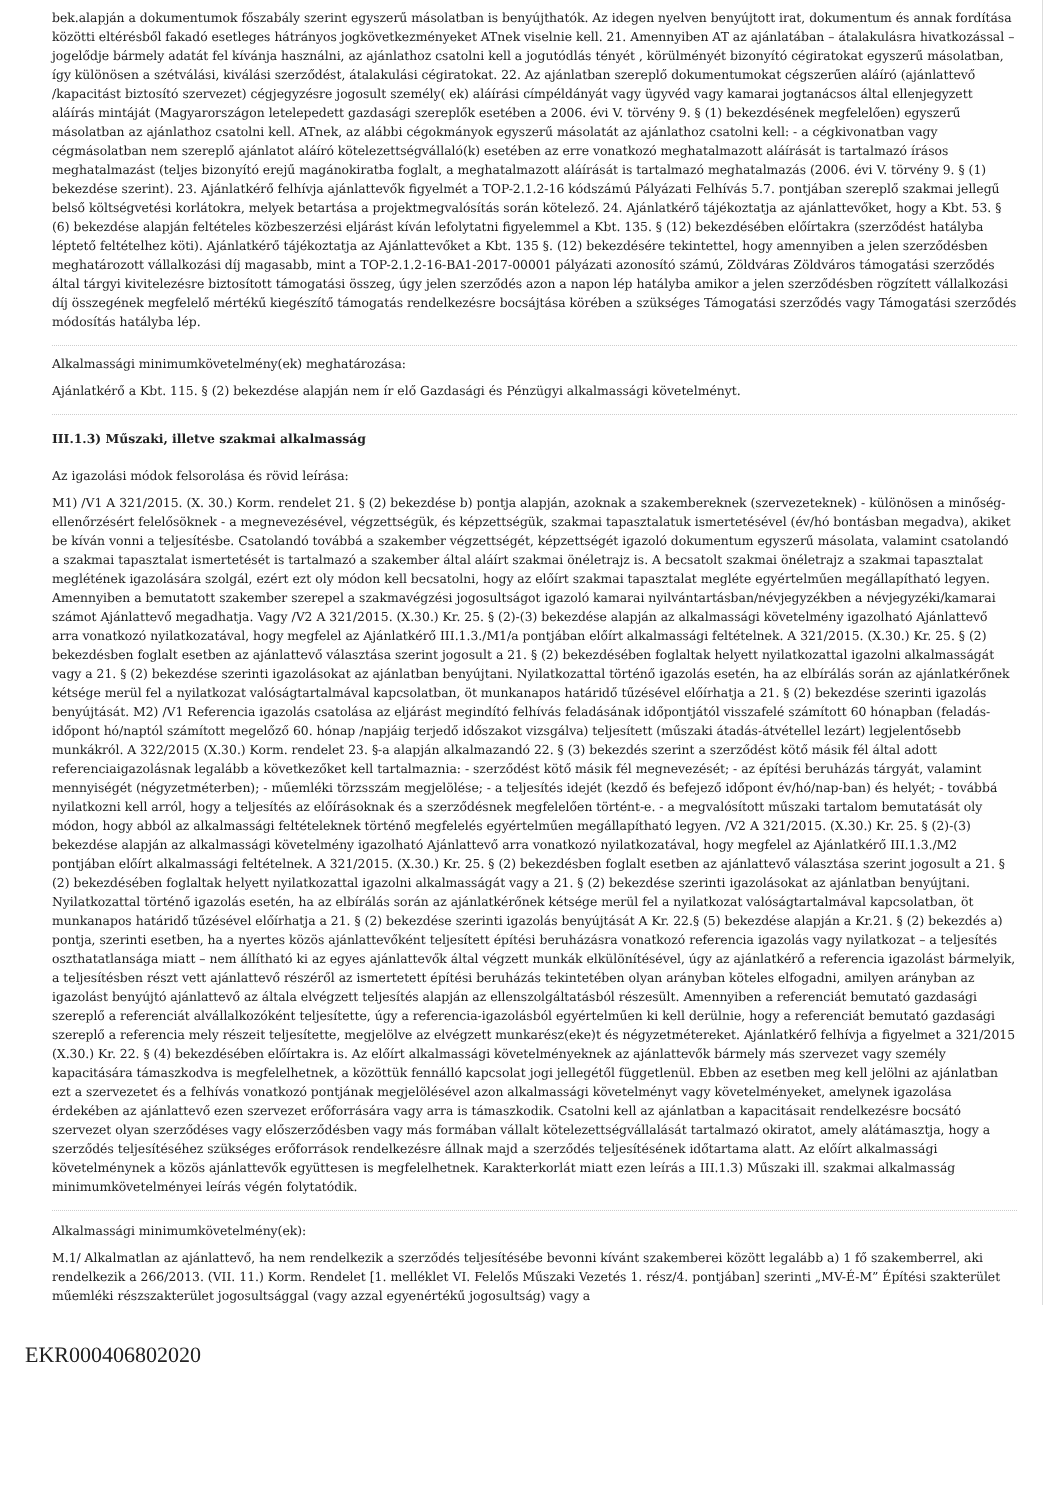bek.alapján a dokumentumok főszabály szerint egyszerű másolatban is benyújthatók. Az idegen nyelven benyújtott irat, dokumentum és annak fordítása közötti eltérésből fakadó esetleges hátrányos jogkövetkezményeket ATnek viselnie kell. 21. Amennyiben AT az ajánlatában – átalakulásra hivatkozással – jogelődje bármely adatát fel kívánja használni, az ajánlathoz csatolni kell a jogutódlás tényét , körülményét bizonyító cégiratokat egyszerű másolatban, így különösen a szétválási, kiválási szerződést, átalakulási cégiratokat. 22. Az ajánlatban szereplő dokumentumokat cégszerűen aláíró (ajánlattevő /kapacitást biztosító szervezet) cégjegyzésre jogosult személy( ek) aláírási címpéldányát vagy ügyvéd vagy kamarai jogtanácsos által ellenjegyzett aláírás mintáját (Magyarországon letelepedett gazdasági szereplők esetében a 2006. évi V. törvény 9. § (1) bekezdésének megfelelően) egyszerű másolatban az ajánlathoz csatolni kell. ATnek, az alábbi cégokmányok egyszerű másolatát az ajánlathoz csatolni kell: - a cégkivonatban vagy cégmásolatban nem szereplő ajánlatot aláíró kötelezettségvállaló(k) esetében az erre vonatkozó meghatalmazott aláírását is tartalmazó írásos meghatalmazást (teljes bizonyító erejű magánokiratba foglalt, a meghatalmazott aláírását is tartalmazó meghatalmazás (2006. évi V. törvény 9. § (1) bekezdése szerint). 23. Ajánlatkérő felhívja ajánlattevők figyelmét a TOP-2.1.2-16 kódszámú Pályázati Felhívás 5.7. pontjában szereplő szakmai jellegű belső költségvetési korlátokra, melyek betartása a projektmegvalósítás során kötelező. 24. Ajánlatkérő tájékoztatja az ajánlattevőket, hogy a Kbt. 53. § (6) bekezdése alapján feltételes közbeszerzési eljárást kíván lefolytatni figyelemmel a Kbt. 135. § (12) bekezdésében előírtakra (szerződést hatályba léptető feltételhez köti). Ajánlatkérő tájékoztatja az Ajánlattevőket a Kbt. 135 §. (12) bekezdésére tekintettel, hogy amennyiben a jelen szerződésben meghatározott vállalkozási díj magasabb, mint a TOP-2.1.2-16-BA1-2017-00001 pályázati azonosító számú, Zöldváras Zöldváros támogatási szerződés által tárgyi kivitelezésre biztosított támogatási összeg, úgy jelen szerződés azon a napon lép hatályba amikor a jelen szerződésben rögzített vállalkozási díj összegének megfelelő mértékű kiegészítő támogatás rendelkezésre bocsájtása körében a szükséges Támogatási szerződés vagy Támogatási szerződés módosítás hatályba lép.
Alkalmassági minimumkövetelmény(ek) meghatározása:
Ajánlatkérő a Kbt. 115. § (2) bekezdése alapján nem ír elő Gazdasági és Pénzügyi alkalmassági követelményt.
III.1.3) Műszaki, illetve szakmai alkalmasság
Az igazolási módok felsorolása és rövid leírása:
M1) /V1 A 321/2015. (X. 30.) Korm. rendelet 21. § (2) bekezdése b) pontja alapján, azoknak a szakembereknek (szervezeteknek) - különösen a minőség-ellenőrzésért felelősöknek - a megnevezésével, végzettségük, és képzettségük, szakmai tapasztalatuk ismertetésével (év/hó bontásban megadva), akiket be kíván vonni a teljesítésbe. Csatolandó továbbá a szakember végzettségét, képzettségét igazoló dokumentum egyszerű másolata, valamint csatolandó a szakmai tapasztalat ismertetését is tartalmazó a szakember által aláírt szakmai önéletrajz is. A becsatolt szakmai önéletrajz a szakmai tapasztalat meglétének igazolására szolgál, ezért ezt oly módon kell becsatolni, hogy az előírt szakmai tapasztalat megléte egyértelműen megállapítható legyen. Amennyiben a bemutatott szakember szerepel a szakmavégzési jogosultságot igazoló kamarai nyilvántartásban/névjegyzékben a névjegyzéki/kamarai számot Ajánlattevő megadhatja. Vagy /V2 A 321/2015. (X.30.) Kr. 25. § (2)-(3) bekezdése alapján az alkalmassági követelmény igazolható Ajánlattevő arra vonatkozó nyilatkozatával, hogy megfelel az Ajánlatkérő III.1.3./M1/a pontjában előírt alkalmassági feltételnek. A 321/2015. (X.30.) Kr. 25. § (2) bekezdésben foglalt esetben az ajánlattevő választása szerint jogosult a 21. § (2) bekezdésében foglaltak helyett nyilatkozattal igazolni alkalmasságát vagy a 21. § (2) bekezdése szerinti igazolásokat az ajánlatban benyújtani. Nyilatkozattal történő igazolás esetén, ha az elbírálás során az ajánlatkérőnek kétsége merül fel a nyilatkozat valóságtartalmával kapcsolatban, öt munkanapos határidő tűzésével előírhatja a 21. § (2) bekezdése szerinti igazolás benyújtását. M2) /V1 Referencia igazolás csatolása az eljárást megindító felhívás feladásának időpontjától visszafelé számított 60 hónapban (feladás-időpont hó/naptól számított megelőző 60. hónap /napjáig terjedő időszakot vizsgálva) teljesített (műszaki átadás-átvétellel lezárt) legjelentősebb munkákról. A 322/2015 (X.30.) Korm. rendelet 23. §-a alapján alkalmazandó 22. § (3) bekezdés szerint a szerződést kötő másik fél által adott referenciaigazolásnak legalább a következőket kell tartalmaznia: - szerződést kötő másik fél megnevezését; - az építési beruházás tárgyát, valamint mennyiségét (négyzetméterben); - műemléki törzsszám megjelölése; - a teljesítés idejét (kezdő és befejező időpont év/hó/nap-ban) és helyét; - továbbá nyilatkozni kell arról, hogy a teljesítés az előírásoknak és a szerződésnek megfelelően történt-e. - a megvalósított műszaki tartalom bemutatását oly módon, hogy abból az alkalmassági feltételeknek történő megfelelés egyértelműen megállapítható legyen. /V2 A 321/2015. (X.30.) Kr. 25. § (2)-(3) bekezdése alapján az alkalmassági követelmény igazolható Ajánlattevő arra vonatkozó nyilatkozatával, hogy megfelel az Ajánlatkérő III.1.3./M2 pontjában előírt alkalmassági feltételnek. A 321/2015. (X.30.) Kr. 25. § (2) bekezdésben foglalt esetben az ajánlattevő választása szerint jogosult a 21. § (2) bekezdésében foglaltak helyett nyilatkozattal igazolni alkalmasságát vagy a 21. § (2) bekezdése szerinti igazolásokat az ajánlatban benyújtani. Nyilatkozattal történő igazolás esetén, ha az elbírálás során az ajánlatkérőnek kétsége merül fel a nyilatkozat valóságtartalmával kapcsolatban, öt munkanapos határidő tűzésével előírhatja a 21. § (2) bekezdése szerinti igazolás benyújtását A Kr. 22.§ (5) bekezdése alapján a Kr.21. § (2) bekezdés a) pontja, szerinti esetben, ha a nyertes közös ajánlattevőként teljesített építési beruházásra vonatkozó referencia igazolás vagy nyilatkozat – a teljesítés oszthatatlansága miatt – nem állítható ki az egyes ajánlattevők által végzett munkák elkülönítésével, úgy az ajánlatkérő a referencia igazolást bármelyik, a teljesítésben részt vett ajánlattevő részéről az ismertetett építési beruházás tekintetében olyan arányban köteles elfogadni, amilyen arányban az igazolást benyújtó ajánlattevő az általa elvégzett teljesítés alapján az ellenszolgáltatásból részesült. Amennyiben a referenciát bemutató gazdasági szereplő a referenciát alvállalkozóként teljesítette, úgy a referencia-igazolásból egyértelműen ki kell derülnie, hogy a referenciát bemutató gazdasági szereplő a referencia mely részeit teljesítette, megjelölve az elvégzett munkarész(eke)t és négyzetmétereket. Ajánlatkérő felhívja a figyelmet a 321/2015 (X.30.) Kr. 22. § (4) bekezdésében előírtakra is. Az előírt alkalmassági követelményeknek az ajánlattevők bármely más szervezet vagy személy kapacitására támaszkodva is megfelelhetnek, a közöttük fennálló kapcsolat jogi jellegétől függetlenül. Ebben az esetben meg kell jelölni az ajánlatban ezt a szervezetet és a felhívás vonatkozó pontjának megjelölésével azon alkalmassági követelményt vagy követelményeket, amelynek igazolása érdekében az ajánlattevő ezen szervezet erőforrására vagy arra is támaszkodik. Csatolni kell az ajánlatban a kapacitásait rendelkezésre bocsátó szervezet olyan szerződéses vagy előszerződésben vagy más formában vállalt kötelezettségvállalását tartalmazó okiratot, amely alátámasztja, hogy a szerződés teljesítéséhez szükséges erőforrások rendelkezésre állnak majd a szerződés teljesítésének időtartama alatt. Az előírt alkalmassági követelménynek a közös ajánlattevők együttesen is megfelelhetnek. Karakterkorlát miatt ezen leírás a III.1.3) Műszaki ill. szakmai alkalmasság minimumkövetelményei leírás végén folytatódik.
Alkalmassági minimumkövetelmény(ek):
M.1/ Alkalmatlan az ajánlattevő, ha nem rendelkezik a szerződés teljesítésébe bevonni kívánt szakemberei között legalább a) 1 fő szakemberrel, aki rendelkezik a 266/2013. (VII. 11.) Korm. Rendelet [1. melléklet VI. Felelős Műszaki Vezetés 1. rész/4. pontjában] szerinti „MV-É-M” Építési szakterület műemléki részszakterület jogosultsággal (vagy azzal egyenértékű jogosultság) vagy a
EKR000406802020